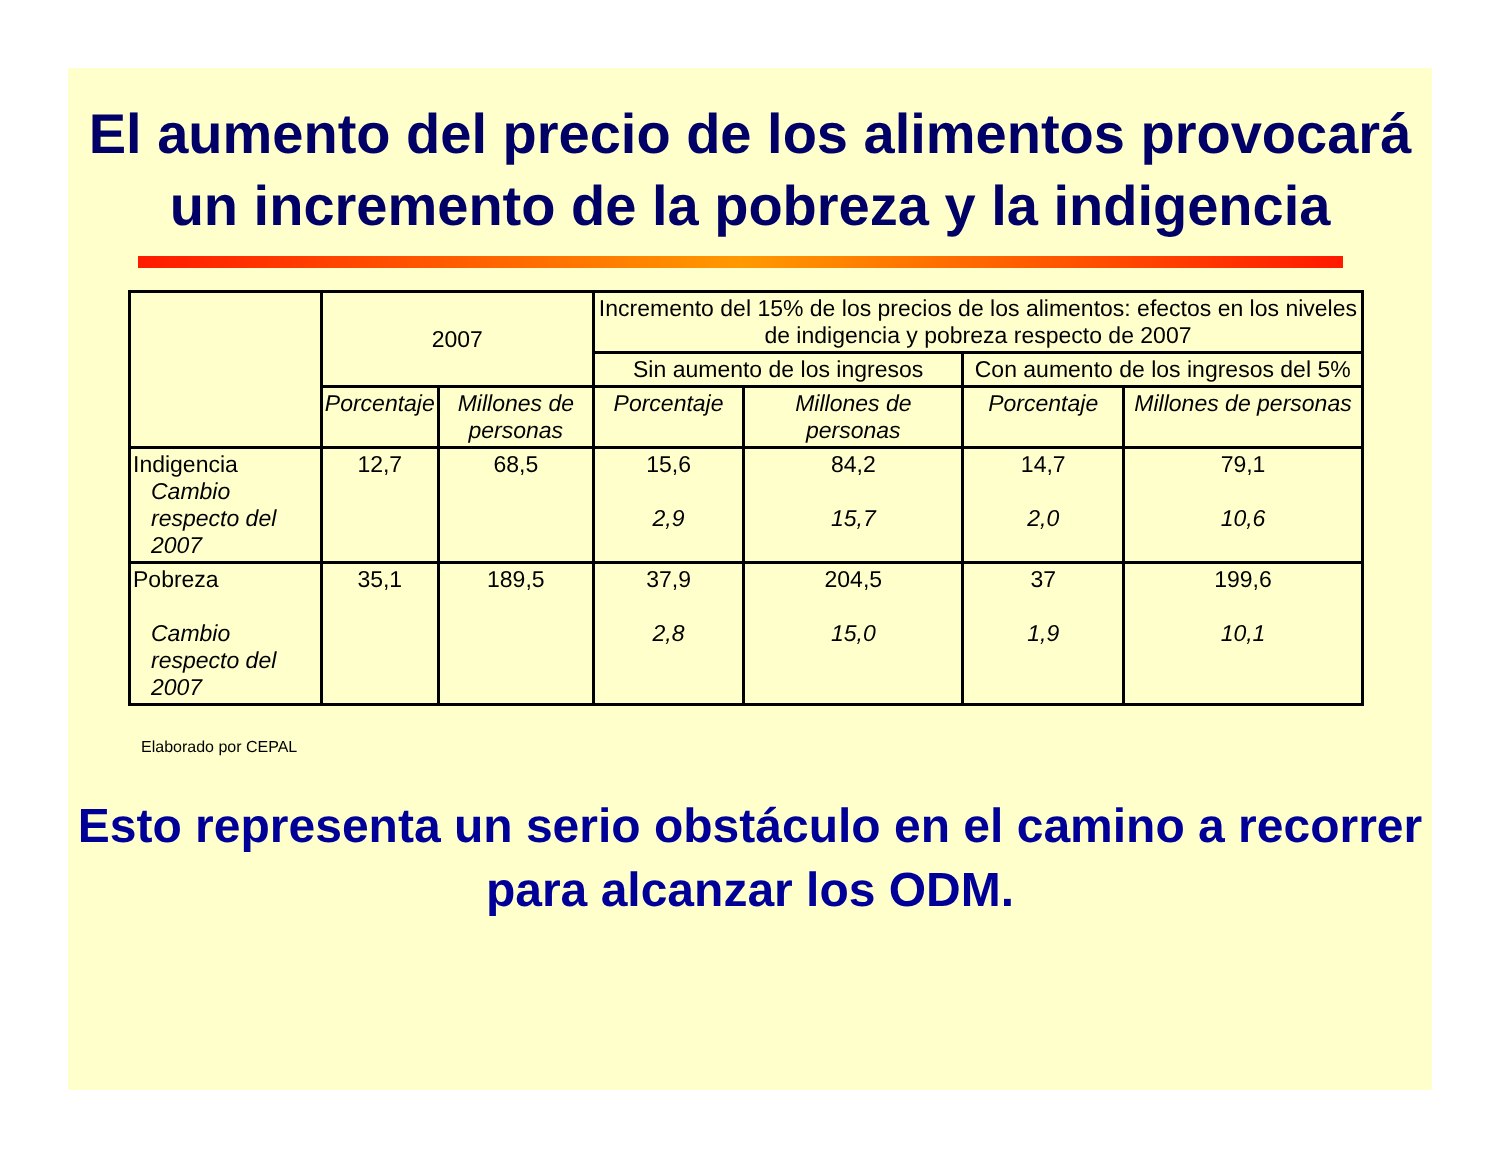El aumento del precio de los alimentos provocará un incremento de la pobreza y la indigencia
| | 2007 | | Incremento del 15% de los precios de los alimentos: efectos en los niveles de indigencia y pobreza respecto de 2007 | | | |
| --- | --- | --- | --- | --- | --- | --- |
| | | | Sin aumento de los ingresos | | Con aumento de los ingresos del 5% | |
| | Porcentaje | Millones de personas | Porcentaje | Millones de personas | Porcentaje | Millones de personas |
| Indigencia Cambio respecto del 2007 | 12,7 | 68,5 | 15,6 2,9 | 84,2 15,7 | 14,7 2,0 | 79,1 10,6 |
| Pobreza Cambio respecto del 2007 | 35,1 | 189,5 | 37,9 2,8 | 204,5 15,0 | 37 1,9 | 199,6 10,1 |
Elaborado por CEPAL
Esto representa un serio obstáculo en el camino a recorrer para alcanzar los ODM.